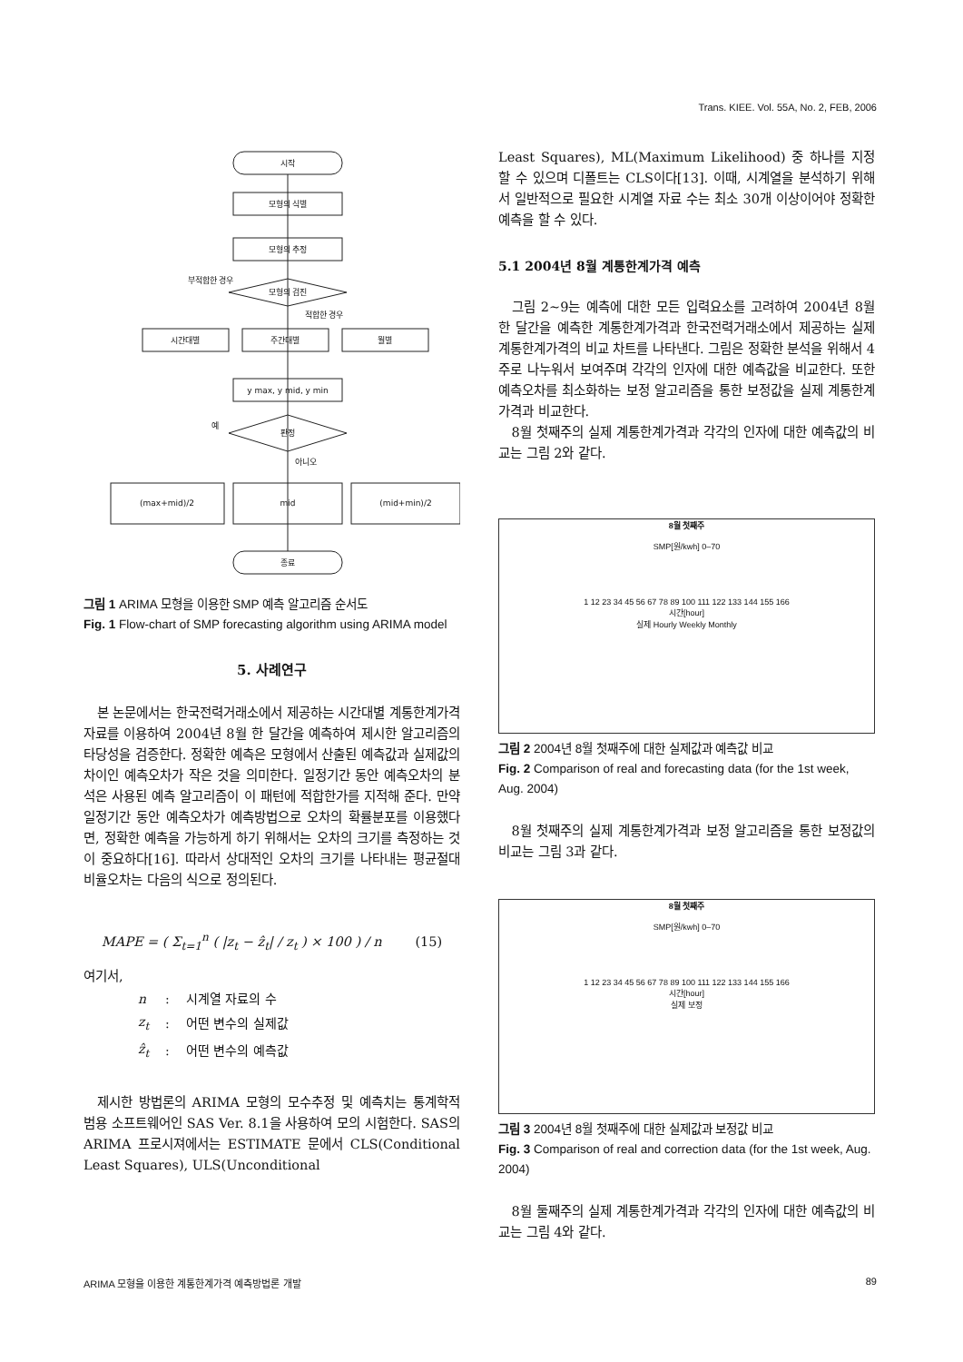Trans. KIEE. Vol. 55A, No. 2, FEB, 2006
시작
모형의 식별
모형의 추정
모형의 검진
시간대별
주간대별
월별
y max, y mid, y min
판정
(max+mid)/2
mid
(mid+min)/2
종료
부적합한 경우
적합한 경우
아니오
예
그림 1 ARIMA 모형을 이용한 SMP 예측 알고리즘 순서도
Fig. 1 Flow-chart of SMP forecasting algorithm using ARIMA model
5. 사례연구
본 논문에서는 한국전력거래소에서 제공하는 시간대별 계통한계가격 자료를 이용하여 2004년 8월 한 달간을 예측하여 제시한 알고리즘의 타당성을 검증한다. 정확한 예측은 모형에서 산출된 예측값과 실제값의 차이인 예측오차가 작은 것을 의미한다. 일정기간 동안 예측오차의 분석은 사용된 예측 알고리즘이 이 패턴에 적합한가를 지적해 준다. 만약 일정기간 동안 예측오차가 예측방법으로 오차의 확률분포를 이용했다면, 정확한 예측을 가능하게 하기 위해서는 오차의 크기를 측정하는 것이 중요하다[16]. 따라서 상대적인 오차의 크기를 나타내는 평균절대비율오차는 다음의 식으로 정의된다.
MAPE = ( Σ<sub>t=1</sub><sup>n</sup> ( |z<sub>t</sub> − ẑ<sub>t</sub>| / z<sub>t</sub> ) × 100 ) / n (15)
여기서,
| n | : | 시계열 자료의 수 |
| z<sub>t</sub> | : | 어떤 변수의 실제값 |
| ẑ<sub>t</sub> | : | 어떤 변수의 예측값 |
제시한 방법론의 ARIMA 모형의 모수추정 및 예측치는 통계학적 범용 소프트웨어인 SAS Ver. 8.1을 사용하여 모의 시험한다. SAS의 ARIMA 프로시져에서는 ESTIMATE 문에서 CLS(Conditional Least Squares), ULS(Unconditional
Least Squares), ML(Maximum Likelihood) 중 하나를 지정할 수 있으며 디폴트는 CLS이다[13]. 이때, 시계열을 분석하기 위해서 일반적으로 필요한 시계열 자료 수는 최소 30개 이상이어야 정확한 예측을 할 수 있다.
5.1 2004년 8월 계통한계가격 예측
그림 2~9는 예측에 대한 모든 입력요소를 고려하여 2004년 8월 한 달간을 예측한 계통한계가격과 한국전력거래소에서 제공하는 실제 계통한계가격의 비교 차트를 나타낸다. 그림은 정확한 분석을 위해서 4주로 나누워서 보여주며 각각의 인자에 대한 예측값을 비교한다. 또한 예측오차를 최소화하는 보정 알고리즘을 통한 보정값을 실제 계통한계가격과 비교한다.
8월 첫째주의 실제 계통한계가격과 각각의 인자에 대한 예측값의 비교는 그림 2와 같다.
8월 첫째주
SMP[원/kwh] 0–70
1 12 23 34 45 56 67 78 89 100 111 122 133 144 155 166
시간[hour]
실제 Hourly Weekly Monthly
그림 2 2004년 8월 첫째주에 대한 실제값과 예측값 비교
Fig. 2 Comparison of real and forecasting data (for the 1st week, Aug. 2004)
8월 첫째주의 실제 계통한계가격과 보정 알고리즘을 통한 보정값의 비교는 그림 3과 같다.
8월 첫째주
SMP[원/kwh] 0–70
1 12 23 34 45 56 67 78 89 100 111 122 133 144 155 166
시간[hour]
실제 보정
그림 3 2004년 8월 첫째주에 대한 실제값과 보정값 비교
Fig. 3 Comparison of real and correction data (for the 1st week, Aug. 2004)
8월 둘째주의 실제 계통한계가격과 각각의 인자에 대한 예측값의 비교는 그림 4와 같다.
ARIMA 모형을 이용한 계통한계가격 예측방법론 개발 89